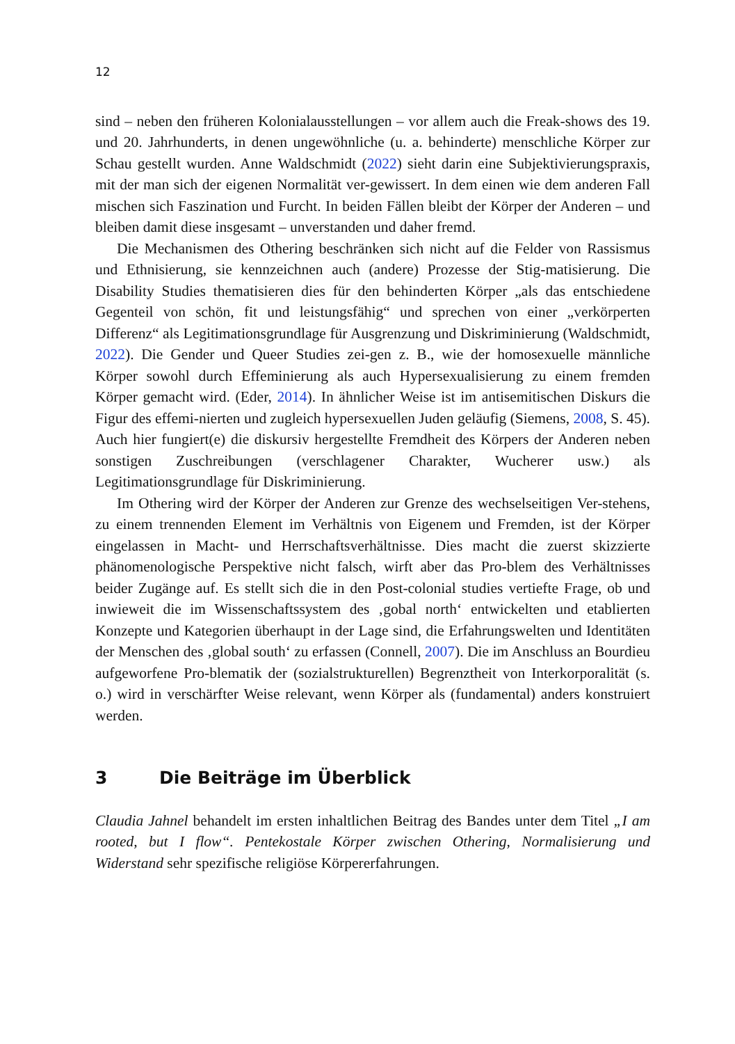12
sind – neben den früheren Kolonialausstellungen – vor allem auch die Freak-shows des 19. und 20. Jahrhunderts, in denen ungewöhnliche (u. a. behinderte) menschliche Körper zur Schau gestellt wurden. Anne Waldschmidt (2022) sieht darin eine Subjektivierungspraxis, mit der man sich der eigenen Normalität ver-gewissert. In dem einen wie dem anderen Fall mischen sich Faszination und Furcht. In beiden Fällen bleibt der Körper der Anderen – und bleiben damit diese insgesamt – unverstanden und daher fremd.
Die Mechanismen des Othering beschränken sich nicht auf die Felder von Rassismus und Ethnisierung, sie kennzeichnen auch (andere) Prozesse der Stig-matisierung. Die Disability Studies thematisieren dies für den behinderten Körper „als das entschiedene Gegenteil von schön, fit und leistungsfähig“ und sprechen von einer „verkörperten Differenz“ als Legitimationsgrundlage für Ausgrenzung und Diskriminierung (Waldschmidt, 2022). Die Gender und Queer Studies zei-gen z. B., wie der homosexuelle männliche Körper sowohl durch Effeminierung als auch Hypersexualisierung zu einem fremden Körper gemacht wird. (Eder, 2014). In ähnlicher Weise ist im antisemitischen Diskurs die Figur des effemi-nierten und zugleich hypersexuellen Juden geläufig (Siemens, 2008, S. 45). Auch hier fungiert(e) die diskursiv hergestellte Fremdheit des Körpers der Anderen neben sonstigen Zuschreibungen (verschlagener Charakter, Wucherer usw.) als Legitimationsgrundlage für Diskriminierung.
Im Othering wird der Körper der Anderen zur Grenze des wechselseitigen Ver-stehens, zu einem trennenden Element im Verhältnis von Eigenem und Fremden, ist der Körper eingelassen in Macht- und Herrschaftsverhältnisse. Dies macht die zuerst skizzierte phänomenologische Perspektive nicht falsch, wirft aber das Pro-blem des Verhältnisses beider Zugänge auf. Es stellt sich die in den Post-colonial studies vertiefte Frage, ob und inwieweit die im Wissenschaftssystem des ‚gobal north‘ entwickelten und etablierten Konzepte und Kategorien überhaupt in der Lage sind, die Erfahrungswelten und Identitäten der Menschen des ‚global south‘ zu erfassen (Connell, 2007). Die im Anschluss an Bourdieu aufgeworfene Pro-blematik der (sozialstrukturellen) Begrenztheit von Interkorporalität (s. o.) wird in verschärfter Weise relevant, wenn Körper als (fundamental) anders konstruiert werden.
3 Die Beiträge im Überblick
Claudia Jahnel behandelt im ersten inhaltlichen Beitrag des Bandes unter dem Titel „I am rooted, but I flow“. Pentekostale Körper zwischen Othering, Normalisierung und Widerstand sehr spezifische religiöse Körpererfahrungen.